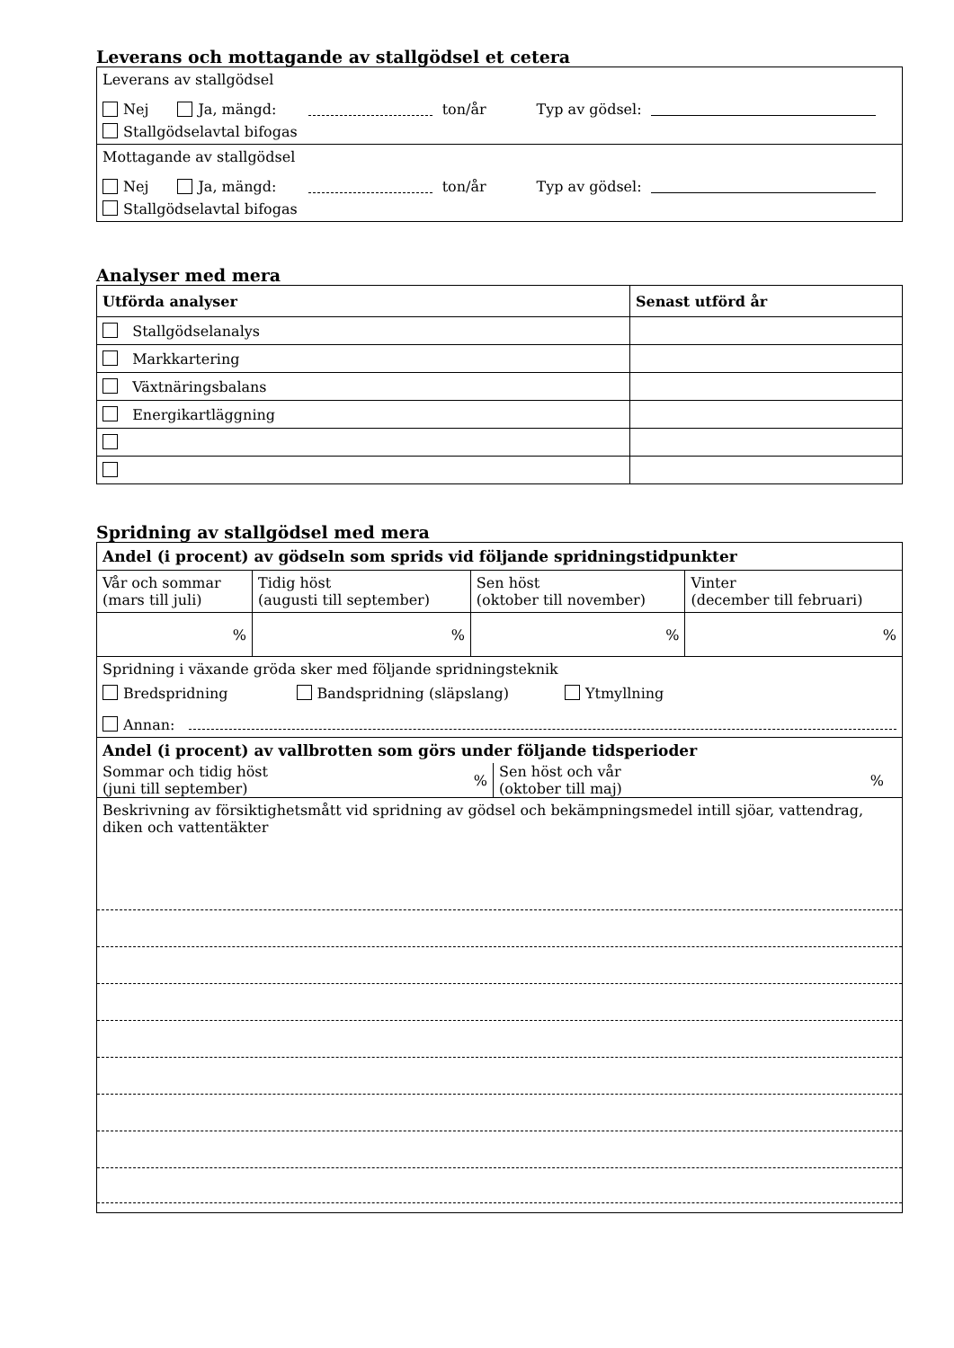Leverans och mottagande av stallgödsel et cetera
Leverans av stallgödsel
Nej Ja, mängd: ton/år Typ av gödsel:
Stallgödselavtal bifogas
Mottagande av stallgödsel
Nej Ja, mängd: ton/år Typ av gödsel:
Stallgödselavtal bifogas
Analyser med mera
| Utförda analyser | Senast utförd år |
| --- | --- |
| Stallgödselanalys | |
| Markkartering | |
| Växtnäringsbalans | |
| Energikartläggning | |
Spridning av stallgödsel med mera
| Andel (i procent) av gödseln som sprids vid följande spridningstidpunkter | | | |
| --- | --- | --- | --- |
| Vår och sommar (mars till juli) | Tidig höst (augusti till september) | Sen höst (oktober till november) | Vinter (december till februari) |
| % | % | % | % |
| Spridning i växande gröda sker med följande spridningsteknik Bredspridning Bandspridning (släpslang) Ytmyllning Annan: | | | |
| Andel (i procent) av vallbrotten som görs under följande tidsperioder Sommar och tidig höst (juni till september) % Sen höst och vår (oktober till maj) % | | | |
| Beskrivning av försiktighetsmått vid spridning av gödsel och bekämpningsmedel intill sjöar, vattendrag, diken och vattentäkter | | | |